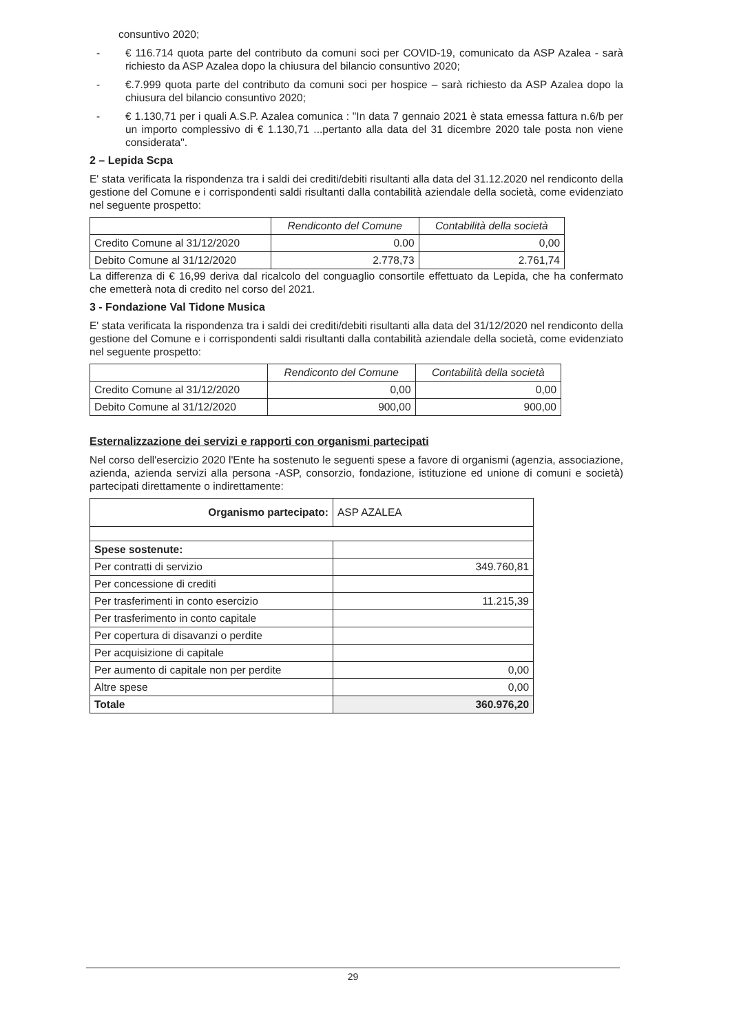consuntivo 2020;
- € 116.714 quota parte del contributo da comuni soci per COVID-19, comunicato da ASP Azalea - sarà richiesto da ASP Azalea dopo la chiusura del bilancio consuntivo 2020;
- €.7.999 quota parte del contributo da comuni soci per hospice – sarà richiesto da ASP Azalea dopo la chiusura del bilancio consuntivo 2020;
- € 1.130,71 per i quali A.S.P. Azalea comunica : "In data 7 gennaio 2021 è stata emessa fattura n.6/b per un importo complessivo di € 1.130,71 ...pertanto alla data del 31 dicembre 2020 tale posta non viene considerata".
2 – Lepida Scpa
E' stata verificata la rispondenza tra i saldi dei crediti/debiti risultanti alla data del 31.12.2020 nel rendiconto della gestione del Comune e i corrispondenti saldi risultanti dalla contabilità aziendale della società, come evidenziato nel seguente prospetto:
| | Rendiconto del Comune | Contabilità della società |
| --- | --- | --- |
| Credito Comune al 31/12/2020 | 0.00 | 0,00 |
| Debito Comune al 31/12/2020 | 2.778,73 | 2.761,74 |
La differenza di € 16,99 deriva dal ricalcolo del conguaglio consortile effettuato da Lepida, che ha confermato che emetterà nota di credito nel corso del 2021.
3 - Fondazione Val Tidone Musica
E' stata verificata la rispondenza tra i saldi dei crediti/debiti risultanti alla data del 31/12/2020 nel rendiconto della gestione del Comune e i corrispondenti saldi risultanti dalla contabilità aziendale della società, come evidenziato nel seguente prospetto:
| | Rendiconto del Comune | Contabilità della società |
| --- | --- | --- |
| Credito Comune al 31/12/2020 | 0,00 | 0,00 |
| Debito Comune al 31/12/2020 | 900,00 | 900,00 |
Esternalizzazione dei servizi e rapporti con organismi partecipati
Nel corso dell'esercizio 2020 l'Ente ha sostenuto le seguenti spese a favore di organismi (agenzia, associazione, azienda, azienda servizi alla persona -ASP, consorzio, fondazione, istituzione ed unione di comuni e società) partecipati direttamente o indirettamente:
| Organismo partecipato: | ASP AZALEA |
| Spese sostenute: | |
| Per contratti di servizio | 349.760,81 |
| Per concessione di crediti | |
| Per trasferimenti in conto esercizio | 11.215,39 |
| Per trasferimento in conto capitale | |
| Per copertura di disavanzi o perdite | |
| Per acquisizione di capitale | |
| Per aumento di capitale non per perdite | 0,00 |
| Altre spese | 0,00 |
| Totale | 360.976,20 |
29